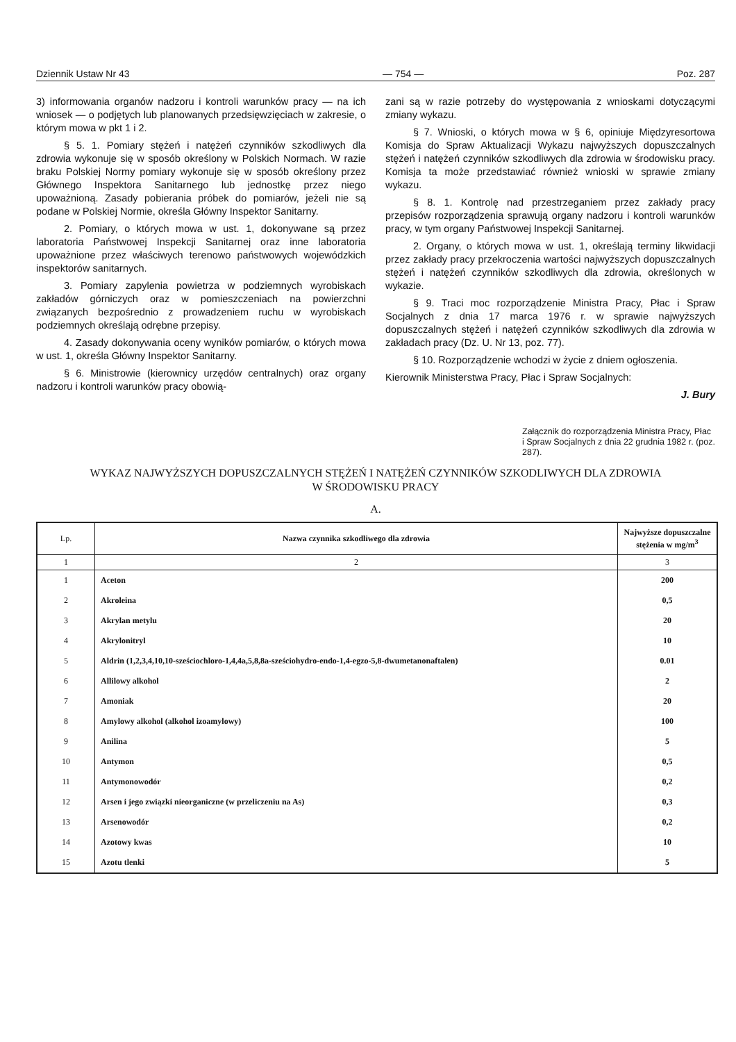Dziennik Ustaw Nr 43 — 754 — Poz. 287
3) informowania organów nadzoru i kontroli warunków pracy — na ich wniosek — o podjętych lub planowanych przedsięwzięciach w zakresie, o którym mowa w pkt 1 i 2.
§ 5. 1. Pomiary stężeń i natężeń czynników szkodliwych dla zdrowia wykonuje się w sposób określony w Polskich Normach. W razie braku Polskiej Normy pomiary wykonuje się w sposób określony przez Głównego Inspektora Sanitarnego lub jednostkę przez niego upoważnioną. Zasady pobierania próbek do pomiarów, jeżeli nie są podane w Polskiej Normie, określa Główny Inspektor Sanitarny.
2. Pomiary, o których mowa w ust. 1, dokonywane są przez laboratoria Państwowej Inspekcji Sanitarnej oraz inne laboratoria upoważnione przez właściwych terenowo państwowych wojewódzkich inspektorów sanitarnych.
3. Pomiary zapylenia powietrza w podziemnych wyrobiskach zakładów górniczych oraz w pomieszczeniach na powierzchni związanych bezpośrednio z prowadzeniem ruchu w wyrobiskach podziemnych określają odrębne przepisy.
4. Zasady dokonywania oceny wyników pomiarów, o których mowa w ust. 1, określa Główny Inspektor Sanitarny.
§ 6. Ministrowie (kierownicy urzędów centralnych) oraz organy nadzoru i kontroli warunków pracy obowią-
zani są w razie potrzeby do występowania z wnioskami dotyczącymi zmiany wykazu.
§ 7. Wnioski, o których mowa w § 6, opiniuje Międzyresortowa Komisja do Spraw Aktualizacji Wykazu najwyższych dopuszczalnych stężeń i natężeń czynników szkodliwych dla zdrowia w środowisku pracy. Komisja ta może przedstawiać również wnioski w sprawie zmiany wykazu.
§ 8. 1. Kontrolę nad przestrzeganiem przez zakłady pracy przepisów rozporządzenia sprawują organy nadzoru i kontroli warunków pracy, w tym organy Państwowej Inspekcji Sanitarnej.
2. Organy, o których mowa w ust. 1, określają terminy likwidacji przez zakłady pracy przekroczenia wartości najwyższych dopuszczalnych stężeń i natężeń czynników szkodliwych dla zdrowia, określonych w wykazie.
§ 9. Traci moc rozporządzenie Ministra Pracy, Płac i Spraw Socjalnych z dnia 17 marca 1976 r. w sprawie najwyższych dopuszczalnych stężeń i natężeń czynników szkodliwych dla zdrowia w zakładach pracy (Dz. U. Nr 13, poz. 77).
§ 10. Rozporządzenie wchodzi w życie z dniem ogłoszenia.
Kierownik Ministerstwa Pracy, Płac i Spraw Socjalnych:
J. Bury
Załącznik do rozporządzenia Ministra Pracy, Płac i Spraw Socjalnych z dnia 22 grudnia 1982 r. (poz. 287).
WYKAZ NAJWYŻSZYCH DOPUSZCZALNYCH STĘŻEŃ I NATĘŻEŃ CZYNNIKÓW SZKODLIWYCH DLA ZDROWIA
W ŚRODOWISKU PRACY
A.
| Lp. | Nazwa czynnika szkodliwego dla zdrowia | Najwyższe dopuszczalne stężenia w mg/m<sup>3</sup> |
| --- | --- | --- |
| 1 | 2 | 3 |
| 1 | Aceton | 200 |
| 2 | Akroleina | 0,5 |
| 3 | Akrylan metylu | 20 |
| 4 | Akrylonitryl | 10 |
| 5 | Aldrin (1,2,3,4,10,10-sześciochloro-1,4,4a,5,8,8a-sześciohydro-endo-1,4-egzo-5,8-dwumetanonaftalen) | 0.01 |
| 6 | Allilowy alkohol | 2 |
| 7 | Amoniak | 20 |
| 8 | Amylowy alkohol (alkohol izoamylowy) | 100 |
| 9 | Anilina | 5 |
| 10 | Antymon | 0,5 |
| 11 | Antymonowodór | 0,2 |
| 12 | Arsen i jego związki nieorganiczne (w przeliczeniu na As) | 0,3 |
| 13 | Arsenowodór | 0,2 |
| 14 | Azotowy kwas | 10 |
| 15 | Azotu tlenki | 5 |